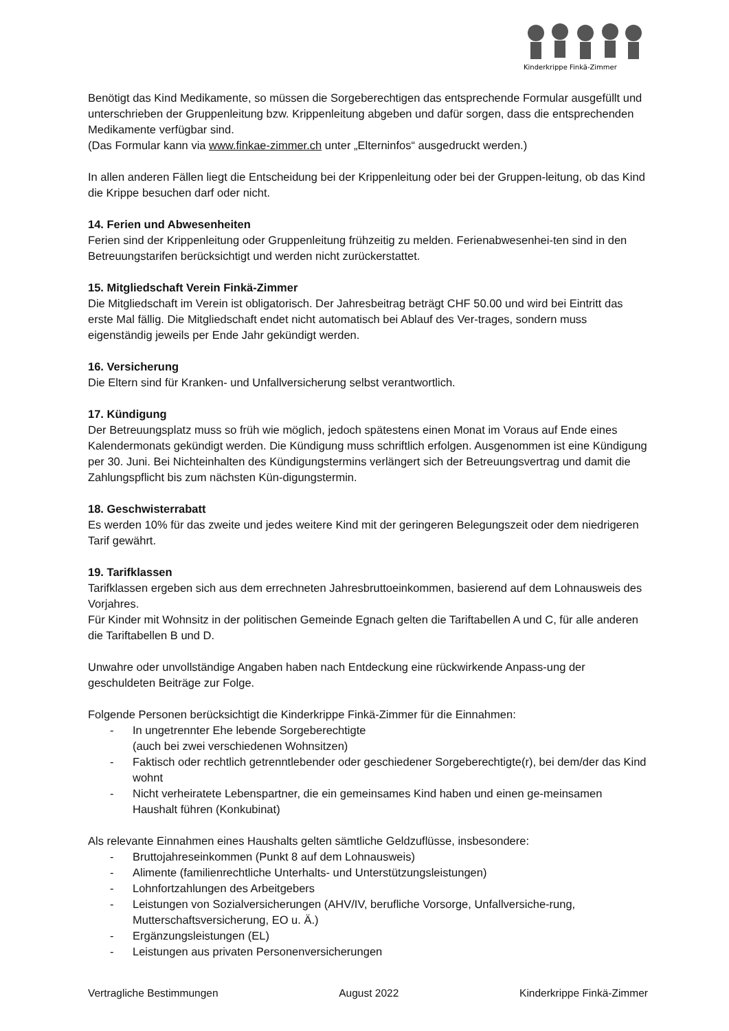Kinderkrippe Finkä-Zimmer
Benötigt das Kind Medikamente, so müssen die Sorgeberechtigen das entsprechende Formular ausgefüllt und unterschrieben der Gruppenleitung bzw. Krippenleitung abgeben und dafür sorgen, dass die entsprechenden Medikamente verfügbar sind.
(Das Formular kann via www.finkae-zimmer.ch unter „Elterninfos“ ausgedruckt werden.)
In allen anderen Fällen liegt die Entscheidung bei der Krippenleitung oder bei der Gruppen-leitung, ob das Kind die Krippe besuchen darf oder nicht.
14. Ferien und Abwesenheiten
Ferien sind der Krippenleitung oder Gruppenleitung frühzeitig zu melden. Ferienabwesenhei-ten sind in den Betreuungstarifen berücksichtigt und werden nicht zurückerstattet.
15. Mitgliedschaft Verein Finkä-Zimmer
Die Mitgliedschaft im Verein ist obligatorisch. Der Jahresbeitrag beträgt CHF 50.00 und wird bei Eintritt das erste Mal fällig. Die Mitgliedschaft endet nicht automatisch bei Ablauf des Ver-trages, sondern muss eigenständig jeweils per Ende Jahr gekündigt werden.
16. Versicherung
Die Eltern sind für Kranken- und Unfallversicherung selbst verantwortlich.
17. Kündigung
Der Betreuungsplatz muss so früh wie möglich, jedoch spätestens einen Monat im Voraus auf Ende eines Kalendermonats gekündigt werden. Die Kündigung muss schriftlich erfolgen. Ausgenommen ist eine Kündigung per 30. Juni. Bei Nichteinhalten des Kündigungstermins verlängert sich der Betreuungsvertrag und damit die Zahlungspflicht bis zum nächsten Kün-digungstermin.
18. Geschwisterrabatt
Es werden 10% für das zweite und jedes weitere Kind mit der geringeren Belegungszeit oder dem niedrigeren Tarif gewährt.
19. Tarifklassen
Tarifklassen ergeben sich aus dem errechneten Jahresbruttoeinkommen, basierend auf dem Lohnausweis des Vorjahres.
Für Kinder mit Wohnsitz in der politischen Gemeinde Egnach gelten die Tariftabellen A und C, für alle anderen die Tariftabellen B und D.
Unwahre oder unvollständige Angaben haben nach Entdeckung eine rückwirkende Anpass-ung der geschuldeten Beiträge zur Folge.
Folgende Personen berücksichtigt die Kinderkrippe Finkä-Zimmer für die Einnahmen:
- In ungetrennter Ehe lebende Sorgeberechtigte
(auch bei zwei verschiedenen Wohnsitzen)
- Faktisch oder rechtlich getrenntlebender oder geschiedener Sorgeberechtigte(r), bei dem/der das Kind wohnt
- Nicht verheiratete Lebenspartner, die ein gemeinsames Kind haben und einen ge-meinsamen Haushalt führen (Konkubinat)
Als relevante Einnahmen eines Haushalts gelten sämtliche Geldzuflüsse, insbesondere:
- Bruttojahreseinkommen (Punkt 8 auf dem Lohnausweis)
- Alimente (familienrechtliche Unterhalts- und Unterstützungsleistungen)
- Lohnfortzahlungen des Arbeitgebers
- Leistungen von Sozialversicherungen (AHV/IV, berufliche Vorsorge, Unfallversiche-rung, Mutterschaftsversicherung, EO u. Ä.)
- Ergänzungsleistungen (EL)
- Leistungen aus privaten Personenversicherungen
Vertragliche Bestimmungen August 2022 Kinderkrippe Finkä-Zimmer